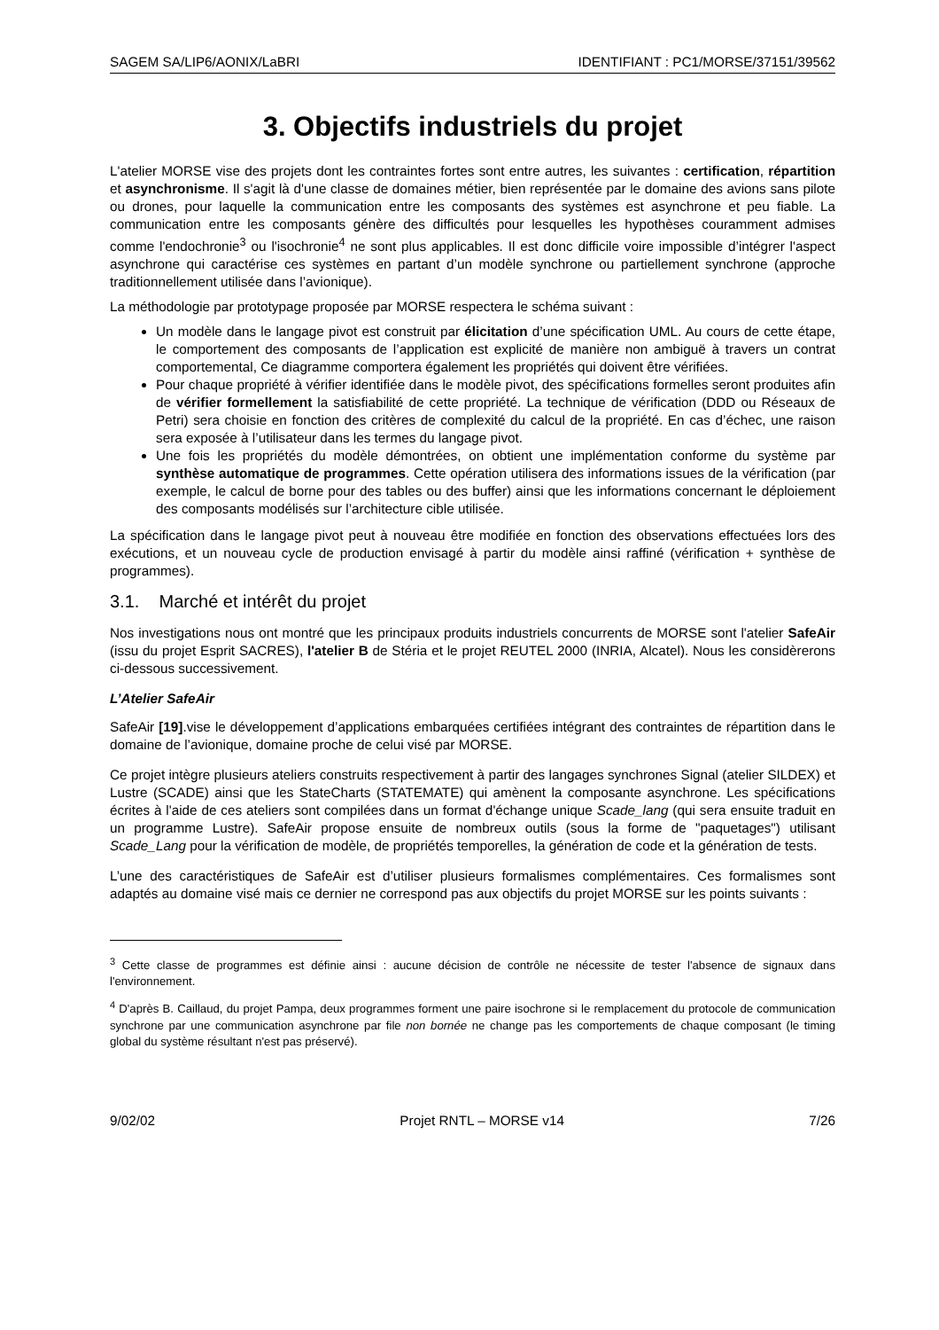SAGEM SA/LIP6/AONIX/LaBRI IDENTIFIANT : PC1/MORSE/37151/39562
3. Objectifs industriels du projet
L'atelier MORSE vise des projets dont les contraintes fortes sont entre autres, les suivantes : certification, répartition et asynchronisme. Il s'agit là d'une classe de domaines métier, bien représentée par le domaine des avions sans pilote ou drones, pour laquelle la communication entre les composants des systèmes est asynchrone et peu fiable. La communication entre les composants génère des difficultés pour lesquelles les hypothèses couramment admises comme l'endochronie<sup>3</sup> ou l'isochronie<sup>4</sup> ne sont plus applicables. Il est donc difficile voire impossible d’intégrer l'aspect asynchrone qui caractérise ces systèmes en partant d’un modèle synchrone ou partiellement synchrone (approche traditionnellement utilisée dans l’avionique).
La méthodologie par prototypage proposée par MORSE respectera le schéma suivant :
Un modèle dans le langage pivot est construit par élicitation d’une spécification UML. Au cours de cette étape, le comportement des composants de l’application est explicité de manière non ambiguë à travers un contrat comportemental, Ce diagramme comportera également les propriétés qui doivent être vérifiées.
Pour chaque propriété à vérifier identifiée dans le modèle pivot, des spécifications formelles seront produites afin de vérifier formellement la satisfiabilité de cette propriété. La technique de vérification (DDD ou Réseaux de Petri) sera choisie en fonction des critères de complexité du calcul de la propriété. En cas d’échec, une raison sera exposée à l’utilisateur dans les termes du langage pivot.
Une fois les propriétés du modèle démontrées, on obtient une implémentation conforme du système par synthèse automatique de programmes. Cette opération utilisera des informations issues de la vérification (par exemple, le calcul de borne pour des tables ou des buffer) ainsi que les informations concernant le déploiement des composants modélisés sur l’architecture cible utilisée.
La spécification dans le langage pivot peut à nouveau être modifiée en fonction des observations effectuées lors des exécutions, et un nouveau cycle de production envisagé à partir du modèle ainsi raffiné (vérification + synthèse de programmes).
3.1. Marché et intérêt du projet
Nos investigations nous ont montré que les principaux produits industriels concurrents de MORSE sont l'atelier SafeAir (issu du projet Esprit SACRES), l'atelier B de Stéria et le projet REUTEL 2000 (INRIA, Alcatel). Nous les considèrerons ci-dessous successivement.
L’Atelier SafeAir
SafeAir [19].vise le développement d’applications embarquées certifiées intégrant des contraintes de répartition dans le domaine de l’avionique, domaine proche de celui visé par MORSE.
Ce projet intègre plusieurs ateliers construits respectivement à partir des langages synchrones Signal (atelier SILDEX) et Lustre (SCADE) ainsi que les StateCharts (STATEMATE) qui amènent la composante asynchrone. Les spécifications écrites à l'aide de ces ateliers sont compilées dans un format d'échange unique Scade_lang (qui sera ensuite traduit en un programme Lustre). SafeAir propose ensuite de nombreux outils (sous la forme de "paquetages") utilisant Scade_Lang pour la vérification de modèle, de propriétés temporelles, la génération de code et la génération de tests.
L’une des caractéristiques de SafeAir est d’utiliser plusieurs formalismes complémentaires. Ces formalismes sont adaptés au domaine visé mais ce dernier ne correspond pas aux objectifs du projet MORSE sur les points suivants :
<sup>3</sup> Cette classe de programmes est définie ainsi : aucune décision de contrôle ne nécessite de tester l'absence de signaux dans l'environnement.
<sup>4</sup> D'après B. Caillaud, du projet Pampa, deux programmes forment une paire isochrone si le remplacement du protocole de communication synchrone par une communication asynchrone par file non bornée ne change pas les comportements de chaque composant (le timing global du système résultant n'est pas préservé).
9/02/02 Projet RNTL – MORSE v14 7/26